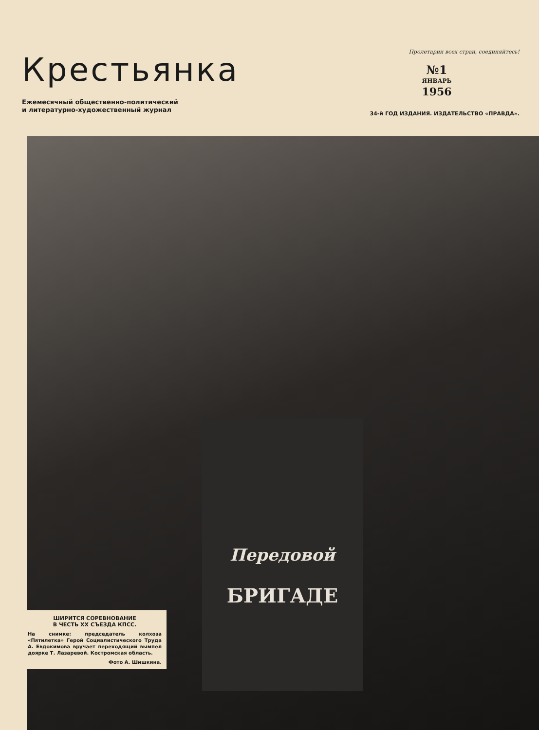Крестьянка
Ежемесячный общественно-политический
и литературно-художественный журнал
Пролетарии всех стран, соединяйтесь!
№1
ЯНВАРЬ
1956
34-й ГОД ИЗДАНИЯ. ИЗДАТЕЛЬСТВО «ПРАВДА».
Передовой
БРИГАДЕ
ШИРИТСЯ СОРЕВНОВАНИЕ
В ЧЕСТЬ XX СЪЕЗДА КПСС.
На снимке: председатель колхоза «Пятилетка» Герой Социалистического Труда А. Евдокимова вручает переходящий вымпел доярке Т. Лазаревой. Костромская область.
Фото А. Шишкина.